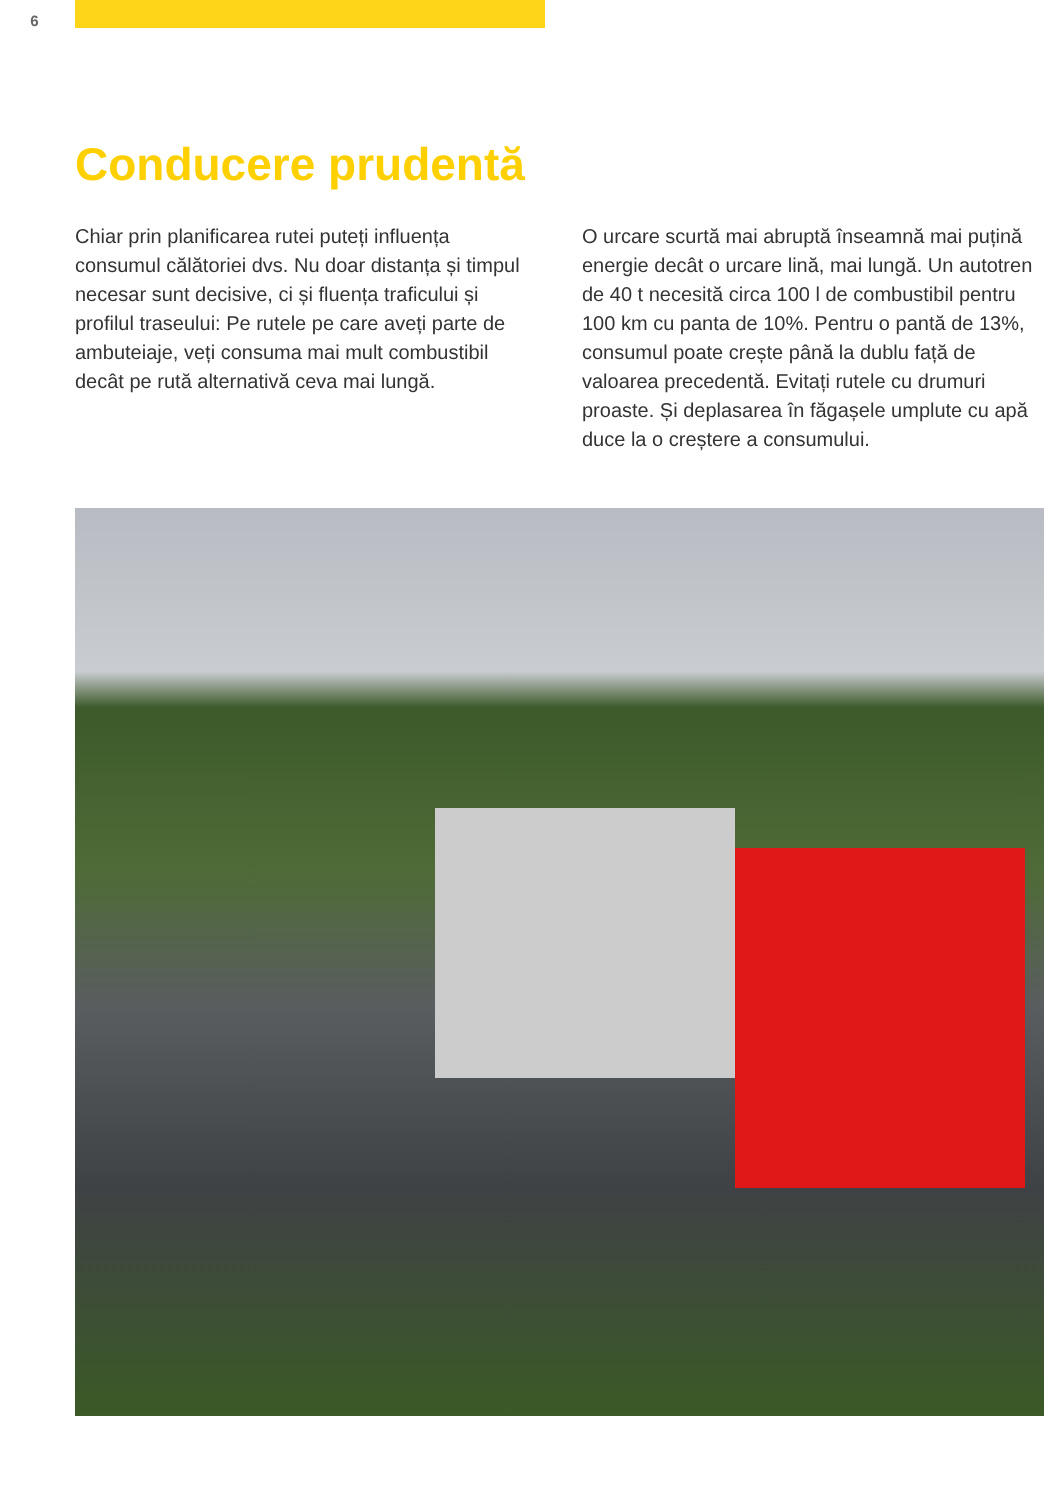6
Conducere prudentă
Chiar prin planificarea rutei puteți influența consumul călătoriei dvs. Nu doar distanța și timpul necesar sunt decisive, ci și fluența traficului și profilul traseului: Pe rutele pe care aveți parte de ambuteiaje, veți consuma mai mult combustibil decât pe rută alternativă ceva mai lungă.
O urcare scurtă mai abruptă înseamnă mai puțină energie decât o urcare lină, mai lungă. Un autotren de 40 t necesită circa 100 l de combustibil pentru 100 km cu panta de 10%. Pentru o pantă de 13%, consumul poate crește până la dublu față de valoarea precedentă. Evitați rutele cu drumuri proaste. Și deplasarea în făgașele umplute cu apă duce la o creștere a consumului.